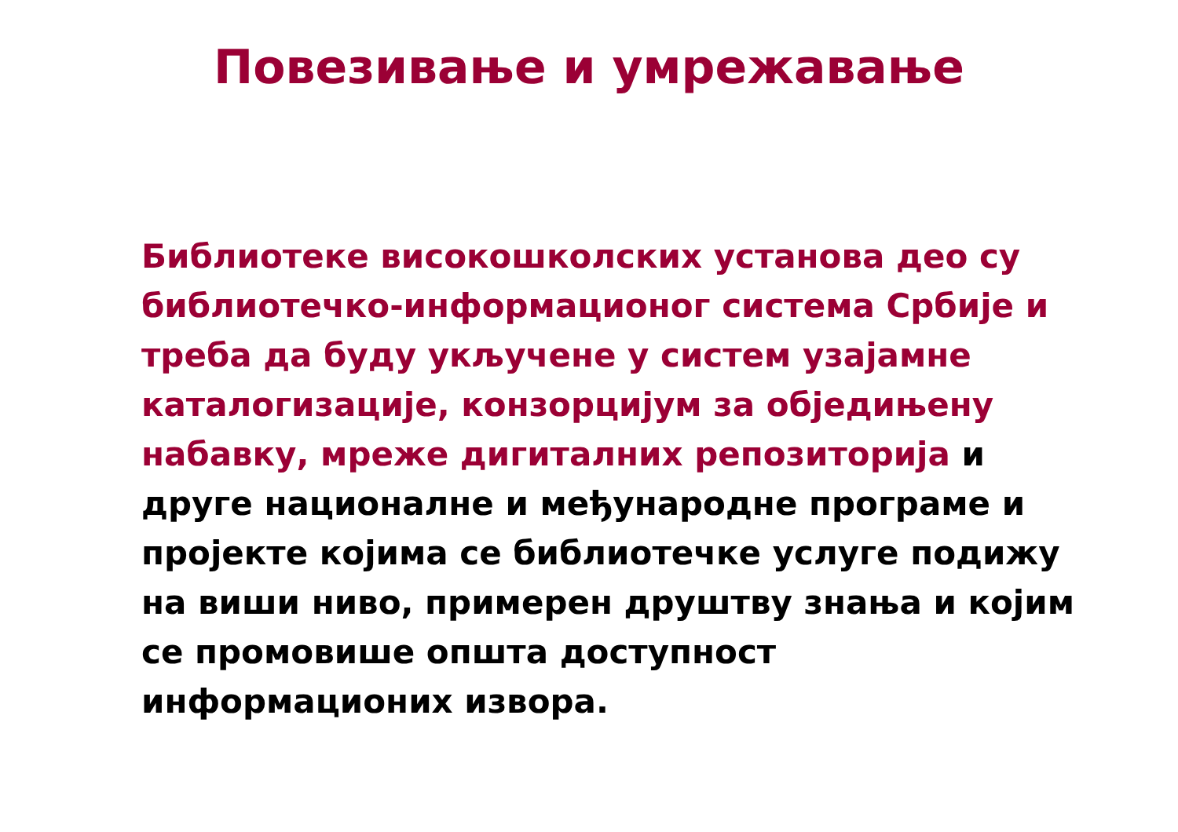Повезивање и умрежавање
Библиотеке високошколских установа део су библиотечко-информационог система Србије и треба да буду укључене у систем узајамне каталогизације, конзорцијум за обједињену набавку, мреже дигиталних репозиторија и друге националне и међународне програме и пројекте којима се библиотечке услуге подижу на виши ниво, примерен друштву знања и којим се промовише општа доступност информационих извора.